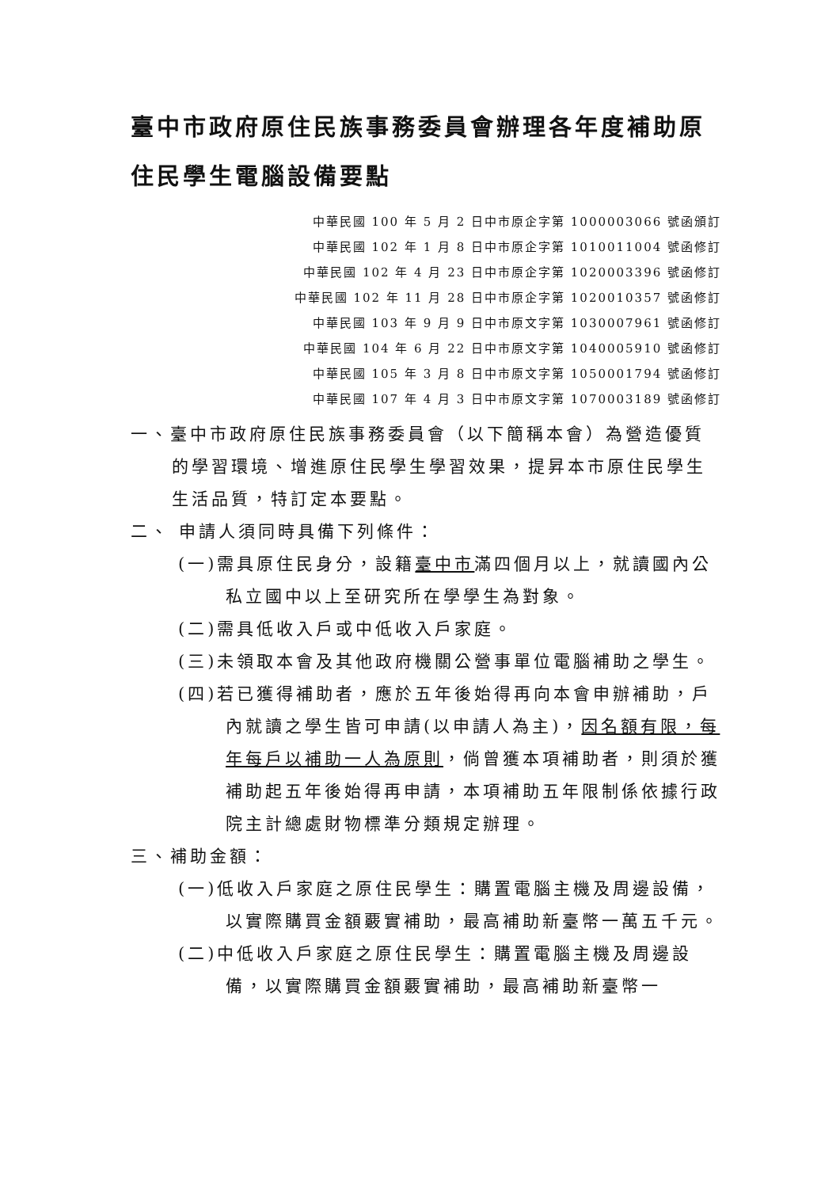臺中市政府原住民族事務委員會辦理各年度補助原住民學生電腦設備要點
中華民國 100 年 5 月 2 日中市原企字第 1000003066 號函頒訂
中華民國 102 年 1 月 8 日中市原企字第 1010011004 號函修訂
中華民國 102 年 4 月 23 日中市原企字第 1020003396 號函修訂
中華民國 102 年 11 月 28 日中市原企字第 1020010357 號函修訂
中華民國 103 年 9 月 9 日中市原文字第 1030007961 號函修訂
中華民國 104 年 6 月 22 日中市原文字第 1040005910 號函修訂
中華民國 105 年 3 月 8 日中市原文字第 1050001794 號函修訂
中華民國 107 年 4 月 3 日中市原文字第 1070003189 號函修訂
一、臺中市政府原住民族事務委員會（以下簡稱本會）為營造優質的學習環境、增進原住民學生學習效果，提昇本市原住民學生生活品質，特訂定本要點。
二、 申請人須同時具備下列條件：
(一)需具原住民身分，設籍臺中市滿四個月以上，就讀國內公私立國中以上至研究所在學學生為對象。
(二)需具低收入戶或中低收入戶家庭。
(三)未領取本會及其他政府機關公營事單位電腦補助之學生。
(四)若已獲得補助者，應於五年後始得再向本會申辦補助，戶內就讀之學生皆可申請(以申請人為主)，因名額有限，每年每戶以補助一人為原則，倘曾獲本項補助者，則須於獲補助起五年後始得再申請，本項補助五年限制係依據行政院主計總處財物標準分類規定辦理。
三、補助金額：
(一)低收入戶家庭之原住民學生：購置電腦主機及周邊設備，以實際購買金額覈實補助，最高補助新臺幣一萬五千元。
(二)中低收入戶家庭之原住民學生：購置電腦主機及周邊設備，以實際購買金額覈實補助，最高補助新臺幣一